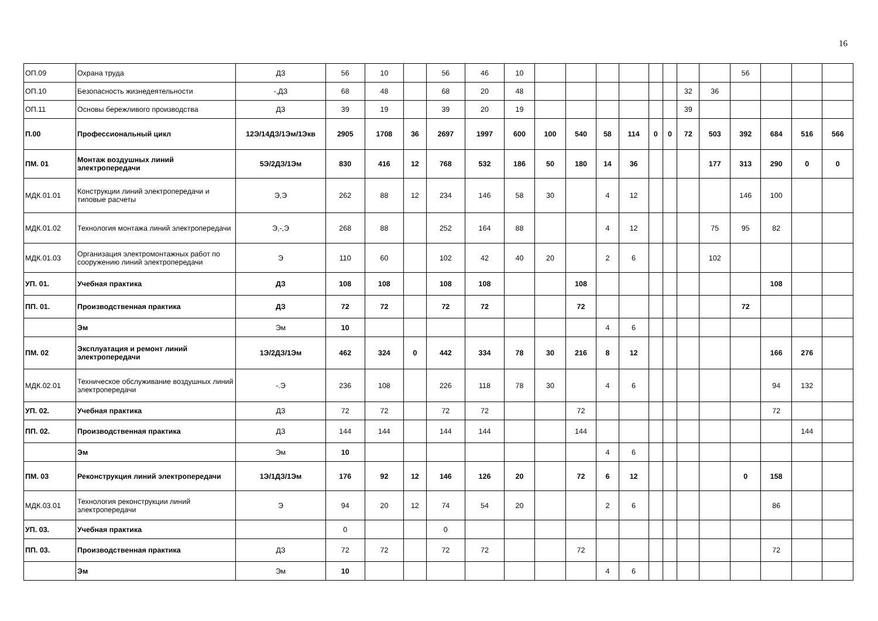16
| ОП.09 | Охрана труда | ДЗ | 56 | 10 | | 56 | 46 | 10 | | | | | | | | | 56 | | | |
| ОП.10 | Безопасность жизнедеятельности | -,ДЗ | 68 | 48 | | 68 | 20 | 48 | | | | | | | 32 | 36 | | | | |
| ОП.11 | Основы бережливого производства | ДЗ | 39 | 19 | | 39 | 20 | 19 | | | | | | | 39 | | | | | |
| П.00 | Профессиональный цикл | 12Э/14ДЗ/1Эм/1Экв | 2905 | 1708 | 36 | 2697 | 1997 | 600 | 100 | 540 | 58 | 114 | 0 | 0 | 72 | 503 | 392 | 684 | 516 | 566 |
| ПМ. 01 | Монтаж воздушных линий электропередачи | 5Э/2ДЗ/1Эм | 830 | 416 | 12 | 768 | 532 | 186 | 50 | 180 | 14 | 36 | | | | 177 | 313 | 290 | 0 | 0 |
| МДК.01.01 | Конструкции линий электропередачи и типовые расчеты | Э,Э | 262 | 88 | 12 | 234 | 146 | 58 | 30 | | 4 | 12 | | | | | 146 | 100 | | |
| МДК.01.02 | Технология монтажа линий электропередачи | Э,-,Э | 268 | 88 | | 252 | 164 | 88 | | | 4 | 12 | | | | 75 | 95 | 82 | | |
| МДК.01.03 | Организация электромонтажных работ по сооружению линий электропередачи | Э | 110 | 60 | | 102 | 42 | 40 | 20 | | 2 | 6 | | | | 102 | | | | |
| УП. 01. | Учебная практика | ДЗ | 108 | 108 | | 108 | 108 | | | 108 | | | | | | | | 108 | | |
| ПП. 01. | Производственная практика | ДЗ | 72 | 72 | | 72 | 72 | | | 72 | | | | | | | 72 | | | |
| | Эм | Эм | 10 | | | | | | | | 4 | 6 | | | | | | | | |
| ПМ. 02 | Эксплуатация и ремонт линий электропередачи | 1Э/2ДЗ/1Эм | 462 | 324 | 0 | 442 | 334 | 78 | 30 | 216 | 8 | 12 | | | | | | 166 | 276 | |
| МДК.02.01 | Техническое обслуживание воздушных линий электропередачи | -.Э | 236 | 108 | | 226 | 118 | 78 | 30 | | 4 | 6 | | | | | | 94 | 132 | |
| УП. 02. | Учебная практика | ДЗ | 72 | 72 | | 72 | 72 | | | 72 | | | | | | | | 72 | | |
| ПП. 02. | Производственная практика | ДЗ | 144 | 144 | | 144 | 144 | | | 144 | | | | | | | | | 144 | |
| | Эм | Эм | 10 | | | | | | | | 4 | 6 | | | | | | | | |
| ПМ. 03 | Реконструкция линий электропередачи | 1Э/1ДЗ/1Эм | 176 | 92 | 12 | 146 | 126 | 20 | | 72 | 6 | 12 | | | | | 0 | 158 | | |
| МДК.03.01 | Технология реконструкции линий электропередачи | Э | 94 | 20 | 12 | 74 | 54 | 20 | | | 2 | 6 | | | | | | 86 | | |
| УП. 03. | Учебная практика | | 0 | | | 0 | | | | | | | | | | | | | | |
| ПП. 03. | Производственная практика | ДЗ | 72 | 72 | | 72 | 72 | | | 72 | | | | | | | | 72 | | |
| | Эм | Эм | 10 | | | | | | | | 4 | 6 | | | | | | | | |